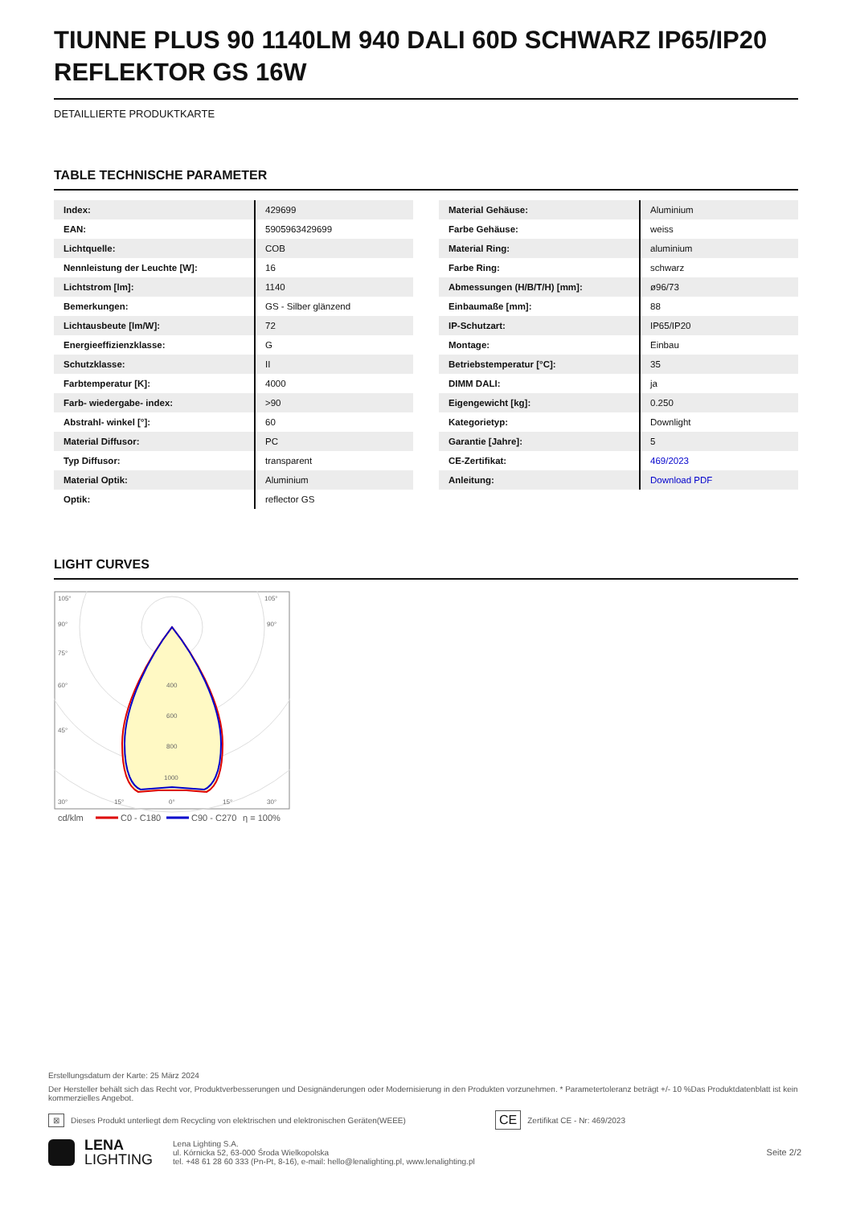TIUNNE PLUS 90 1140LM 940 DALI 60D SCHWARZ IP65/IP20 REFLEKTOR GS 16W
DETAILLIERTE PRODUKTKARTE
TABLE TECHNISCHE PARAMETER
| Index: | 429699 |
| EAN: | 5905963429699 |
| Lichtquelle: | COB |
| Nennleistung der Leuchte [W]: | 16 |
| Lichtstrom [lm]: | 1140 |
| Bemerkungen: | GS - Silber glänzend |
| Lichtausbeute [lm/W]: | 72 |
| Energieeffizienzklasse: | G |
| Schutzklasse: | II |
| Farbtemperatur [K]: | 4000 |
| Farb- wiedergabe- index: | >90 |
| Abstrahl- winkel [°]: | 60 |
| Material Diffusor: | PC |
| Typ Diffusor: | transparent |
| Material Optik: | Aluminium |
| Optik: | reflector GS |
| Material Gehäuse: | Aluminium |
| Farbe Gehäuse: | weiss |
| Material Ring: | aluminium |
| Farbe Ring: | schwarz |
| Abmessungen (H/B/T/H) [mm]: | ø96/73 |
| Einbaumaße [mm]: | 88 |
| IP-Schutzart: | IP65/IP20 |
| Montage: | Einbau |
| Betriebstemperatur [°C]: | 35 |
| DIMM DALI: | ja |
| Eigengewicht [kg]: | 0.250 |
| Kategorietyp: | Downlight |
| Garantie [Jahre]: | 5 |
| CE-Zertifikat: | 469/2023 |
| Anleitung: | Download PDF |
LIGHT CURVES
105°
105°
90°
90°
75°
60°
45°
400
600
800
1000
30°
15°
0°
15°
30°
cd/klm
C0 - C180
C90 - C270
η = 100%
Erstellungsdatum der Karte: 25 März 2024
Der Hersteller behält sich das Recht vor, Produktverbesserungen und Designänderungen oder Modernisierung in den Produkten vorzunehmen. * Parametertoleranz beträgt +/- 10 %Das Produktdatenblatt ist kein kommerzielles Angebot.
⊠ Dieses Produkt unterliegt dem Recycling von elektrischen und elektronischen Geräten(WEEE) CE Zertifikat CE - Nr: 469/2023
LENA
LIGHTING
Lena Lighting S.A.
ul. Kórnicka 52, 63-000 Środa Wielkopolska
tel. +48 61 28 60 333 (Pn-Pt, 8-16), e-mail: hello@lenalighting.pl, www.lenalighting.pl
Seite 2/2